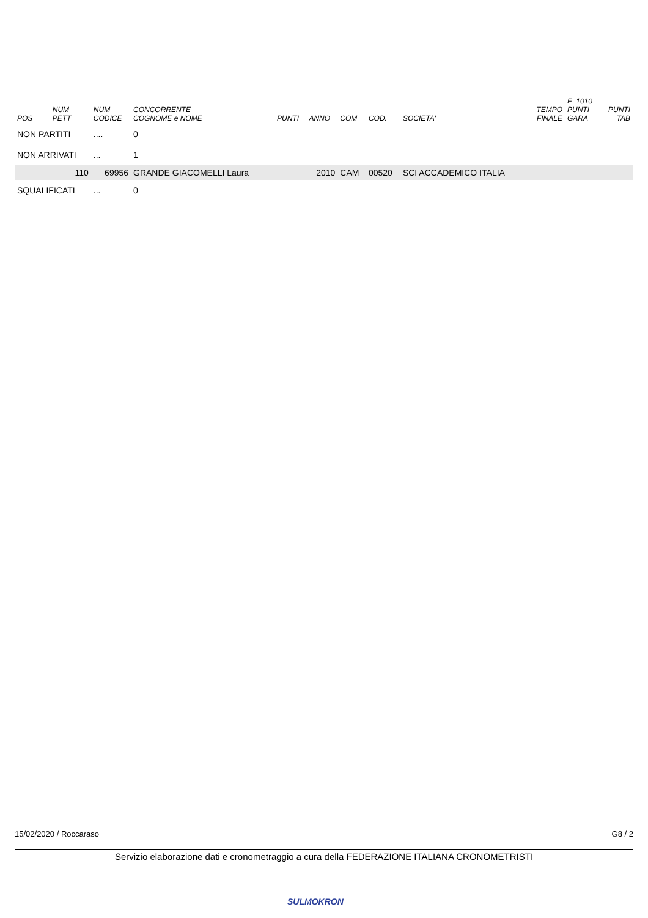| POS | NUM PETT | NUM CODICE | CONCORRENTE COGNOME e NOME | PUNTI | ANNO | COM | COD. | SOCIETA' | TEMPO FINALE | F=1010 PUNTI GARA | PUNTI TAB |
| --- | --- | --- | --- | --- | --- | --- | --- | --- | --- | --- | --- |
| NON PARTITI | | .... | 0 | | | | | | | | |
| NON ARRIVATI | | ... | 1 | | | | | | | | |
| | 110 | 69956 | GRANDE GIACOMELLI Laura | | 2010 | CAM | 00520 | SCI ACCADEMICO ITALIA | | | |
| SQUALIFICATI | | ... | 0 | | | | | | | | |
15/02/2020 / Roccaraso G8 / 2
Servizio elaborazione dati e cronometraggio a cura della FEDERAZIONE ITALIANA CRONOMETRISTI
SULMOKRON